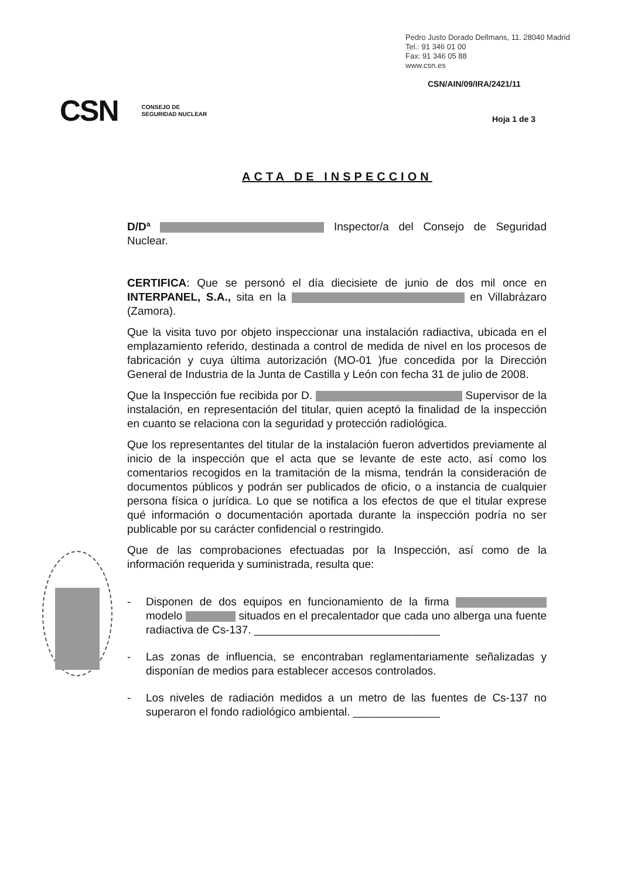Pedro Justo Dorado Dellmans, 11. 28040 Madrid
Tel.: 91 346 01 00
Fax: 91 346 05 88
www.csn.es
CSN/AIN/09/IRA/2421/11
CSN CONSEJO DE
SEGURIDAD NUCLEAR
Hoja 1 de 3
ACTA DE INSPECCION
D/Dª Inspector/a del Consejo de Seguridad Nuclear.
CERTIFICA: Que se personó el día diecisiete de junio de dos mil once en INTERPANEL, S.A., sita en la en Villabrázaro (Zamora).
Que la visita tuvo por objeto inspeccionar una instalación radiactiva, ubicada en el emplazamiento referido, destinada a control de medida de nivel en los procesos de fabricación y cuya última autorización (MO-01 )fue concedida por la Dirección General de Industria de la Junta de Castilla y León con fecha 31 de julio de 2008.
Que la Inspección fue recibida por D. Supervisor de la instalación, en representación del titular, quien aceptó la finalidad de la inspección en cuanto se relaciona con la seguridad y protección radiológica.
Que los representantes del titular de la instalación fueron advertidos previamente al inicio de la inspección que el acta que se levante de este acto, así como los comentarios recogidos en la tramitación de la misma, tendrán la consideración de documentos públicos y podrán ser publicados de oficio, o a instancia de cualquier persona física o jurídica. Lo que se notifica a los efectos de que el titular exprese qué información o documentación aportada durante la inspección podría no ser publicable por su carácter confidencial o restringido.
Que de las comprobaciones efectuadas por la Inspección, así como de la información requerida y suministrada, resulta que:
- Disponen de dos equipos en funcionamiento de la firma modelo situados en el precalentador que cada uno alberga una fuente radiactiva de Cs-137. ______________________________
- Las zonas de influencia, se encontraban reglamentariamente señalizadas y disponían de medios para establecer accesos controlados.
- Los niveles de radiación medidos a un metro de las fuentes de Cs-137 no superaron el fondo radiológico ambiental. ______________